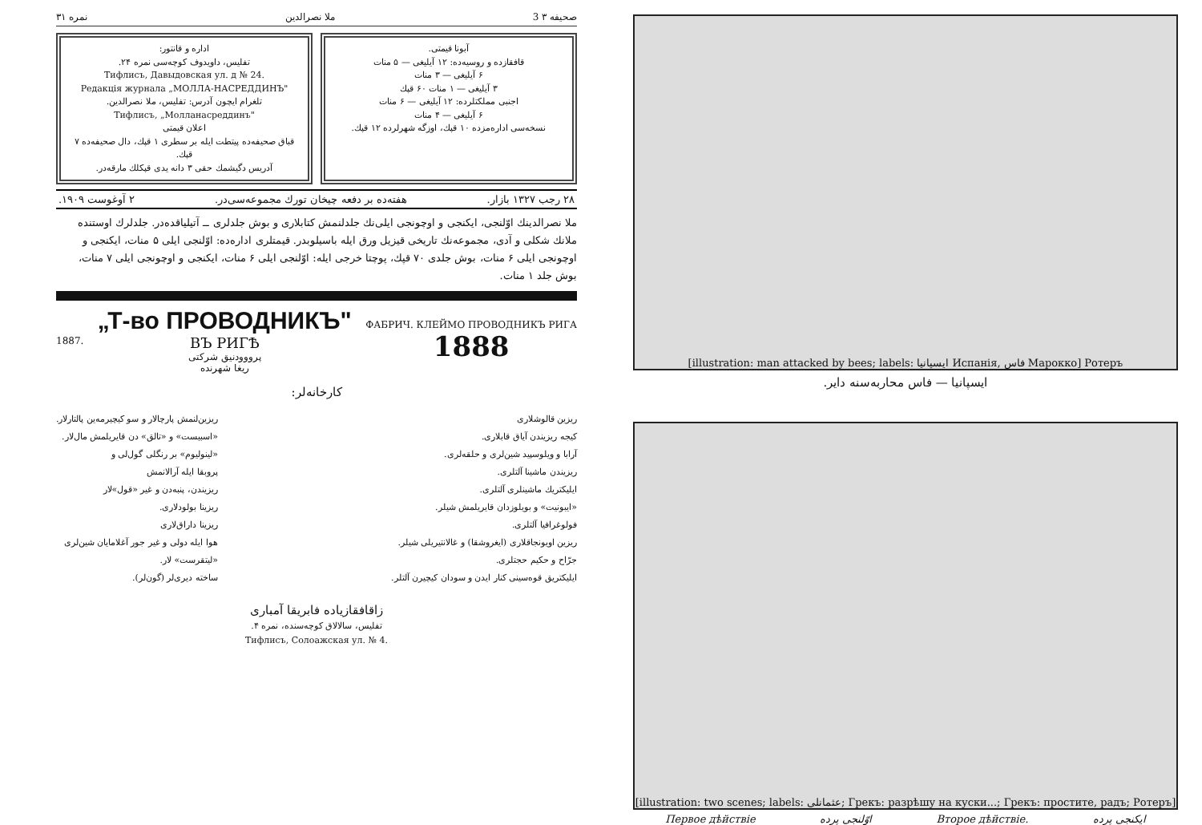صحیفه ۳ 3 ملا نصرالدین نمره ۳۱
آبونا قیمتی.
قافقازده و روسیه‌ده: ۱۲ آیلیغی — ۵ منات
۶ آیلیغی — ۳ منات
۳ آیلیغی — ۱ منات ۶۰ قپك
اجنبی مملکتلرده: ۱۲ آیلیغی — ۶ منات
۶ آیلیغی — ۴ منات
نسخه‌سی اداره‌مزده ۱۰ قپك، اوزگه شهرلرده ۱۲ قپك.
اداره و قانتور:
تفلیس، داویدوف کوچه‌سی نمره ۲۴.
Тифлисъ, Давыдовская ул. д № 24.
Редакція журнала „МОЛЛА-НАСРЕДДИНЪ"
تلغرام ایچون آدرس: تفلیس، ملا نصرالدین.
Тифлисъ, „Молланасреддинъ"
اعلان قیمتی
قباق صحیفه‌ده پیتطت ایله بر سطری ۱ قپك، دال صحیفه‌ده ۷ قپك.
آدریس دگیشمك حقی ۳ دانه یدی قپکلك مارقه‌در.
۲۸ رجب ۱۳۲۷ بازار. هفته‌ده بر دفعه چیخان تورك مجموعه‌سی‌در. ۲ آوغوست ۱۹۰۹.
ملا نصرالدینك اوّلنجی، ایکنجی و اوچونجی ایلی‌نك جلدلنمش کتابلاری و بوش جلدلری ــ آتیلیاقده‌در. جلدلرك اوستنده ملانك شکلی و آدی، مجموعه‌نك تاریخی قیزیل ورق ایله باسیلوبدر. قیمتلری اداره‌ده: اوّلنجی ایلی ۵ منات، ایکنجی و اوچونجی ایلی ۶ منات، بوش جلدی ۷۰ قپك، پوچتا خرجی ایله: اوّلنجی ایلی ۶ منات، ایکنجی و اوچونجی ایلی ۷ منات، بوش جلد ۱ منات.
1887.
„Т-во ПРОВОДНИКЪ"
ВЪ РИГѢ
پرووودنیق شرکتی
ریغا شهرنده
ФАБРИЧ. КЛЕЙМО ПРОВОДНИКЪ РИГА
1888
کارخانه‌لر:
ریزین قالوشلاری
کیجه ریزیندن آیاق قابلاری.
آرابا و ویلوسپید شین‌لری و حلقه‌لری.
ریزیندن ماشینا آلتلری.
ایلیکتریك ماشینلری آلتلری.
«ایبونیت» و بویلوزدان قایریلمش شیلر.
فولوغرافیا آلتلری.
ریزین اویونجاقلاری (ایغروشقا) و غالانتیریلی شیلر.
جرّاح و حکیم حجتلری.
ایلیکتریق قوه‌سینی کنار ایدن و سودان کیچیرن آلتلر.
ریزین‌لنمش پارچالار و سو کیچیرمه‌ین پالتارلار.
«اسبیست» و «تالق» دن قایریلمش مال‌لار.
«لینولیوم» بر رنگلی گول‌لی و
پروبقا ایله آرالانمش
ریزیندن، پنبه‌دن و غیر «قول»لار
ریزینا بولودلاری.
ریزینا داراق‌لاری
هوا ایله دولی و غیر جور آغلامایان شین‌لری
«لیتقرست» لار.
ساخته دیری‌لر (گون‌لر).
زاقافقازیاده فابریقا آمباری
تفلیس، سالالاق کوچه‌سنده، نمره ۴.
Тифлисъ, Солоажская ул. № 4.
[illustration: man attacked by bees; labels: ایسپانیا Испанія, فاس Марокко] Ротеръ
ایسپانیا — فاس محاربه‌سنه دایر.
[illustration: two scenes; labels: عثمانلی; Грекъ: разрѣшу на куски...; Грекъ: простите, радъ; Ротеръ]
Первое дѣйствіе اوّلنجی پرده Второе дѣйствіе. ایکنجی پرده